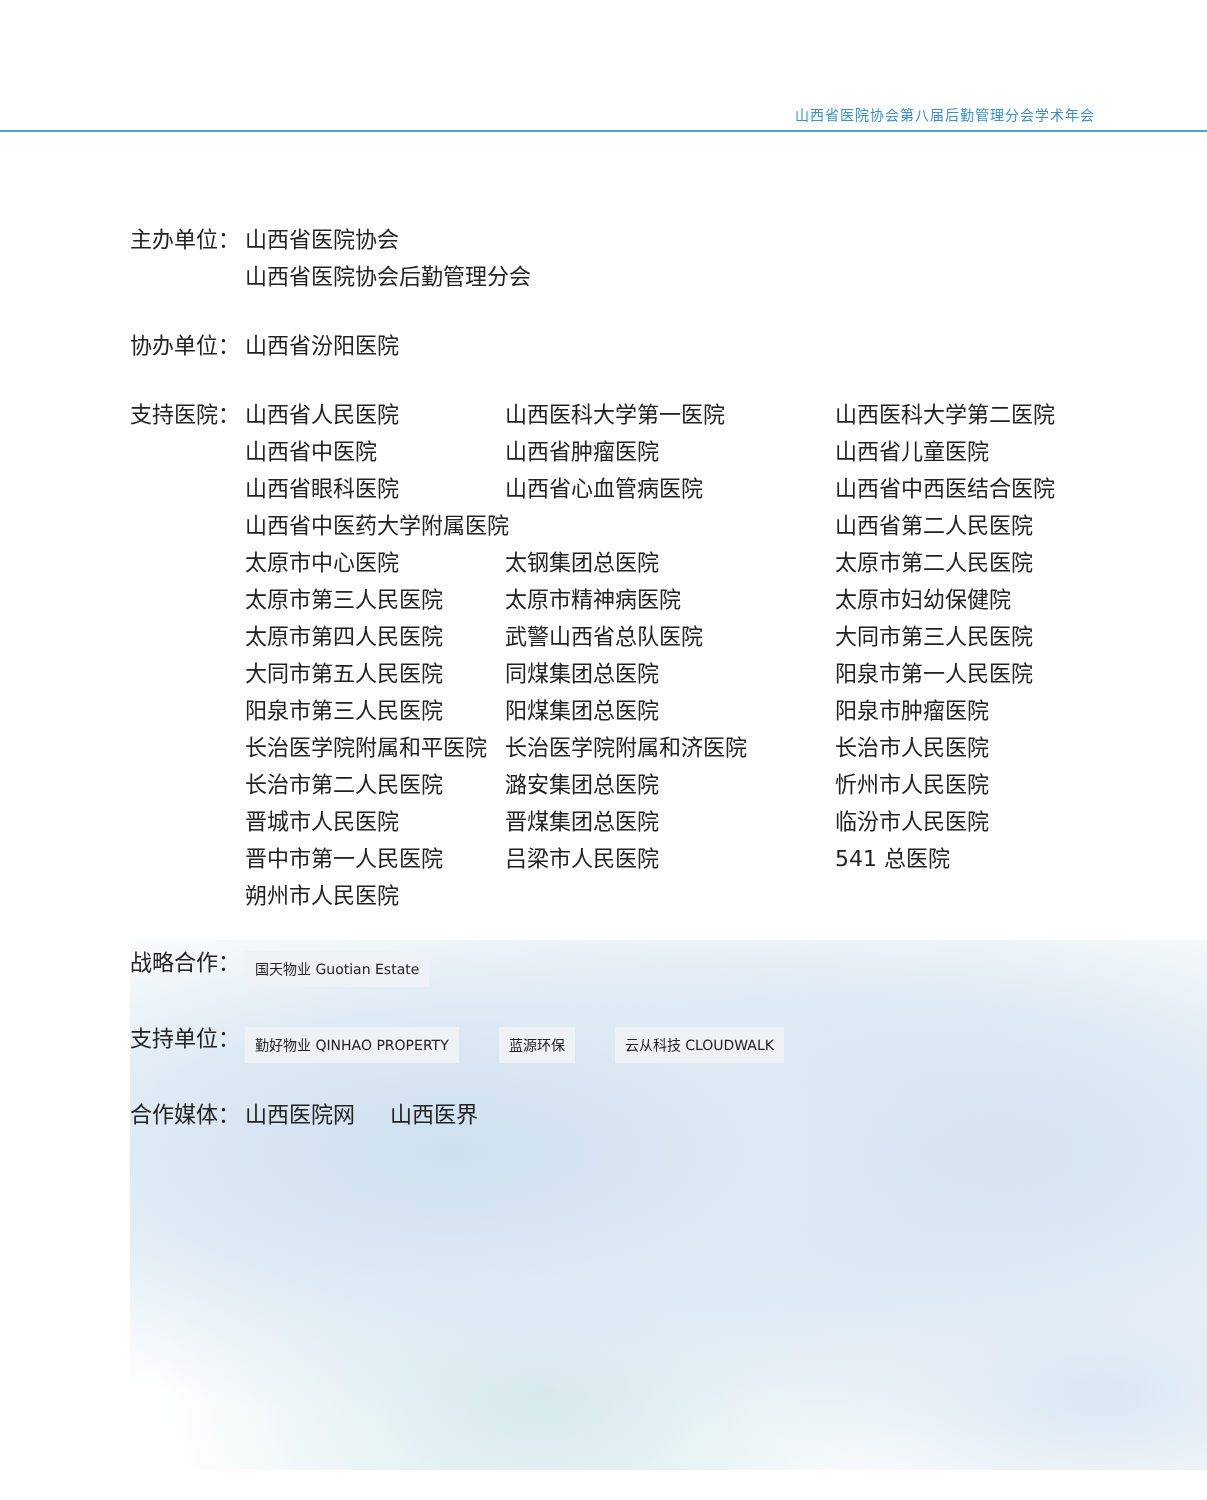山西省医院协会第八届后勤管理分会学术年会
主办单位： 山西省医院协会
山西省医院协会后勤管理分会
协办单位： 山西省汾阳医院
支持医院：
| 山西省人民医院 | 山西医科大学第一医院 | 山西医科大学第二医院 |
| 山西省中医院 | 山西省肿瘤医院 | 山西省儿童医院 |
| 山西省眼科医院 | 山西省心血管病医院 | 山西省中西医结合医院 |
| 山西省中医药大学附属医院 | | 山西省第二人民医院 |
| 太原市中心医院 | 太钢集团总医院 | 太原市第二人民医院 |
| 太原市第三人民医院 | 太原市精神病医院 | 太原市妇幼保健院 |
| 太原市第四人民医院 | 武警山西省总队医院 | 大同市第三人民医院 |
| 大同市第五人民医院 | 同煤集团总医院 | 阳泉市第一人民医院 |
| 阳泉市第三人民医院 | 阳煤集团总医院 | 阳泉市肿瘤医院 |
| 长治医学院附属和平医院 | 长治医学院附属和济医院 | 长治市人民医院 |
| 长治市第二人民医院 | 潞安集团总医院 | 忻州市人民医院 |
| 晋城市人民医院 | 晋煤集团总医院 | 临汾市人民医院 |
| 晋中市第一人民医院 | 吕梁市人民医院 | 541 总医院 |
| 朔州市人民医院 | | |
战略合作：
国天物业 Guotian Estate
支持单位：
勤好物业 QINHAO PROPERTY 蓝源环保 云从科技 CLOUDWALK
合作媒体： 山西医院网 山西医界